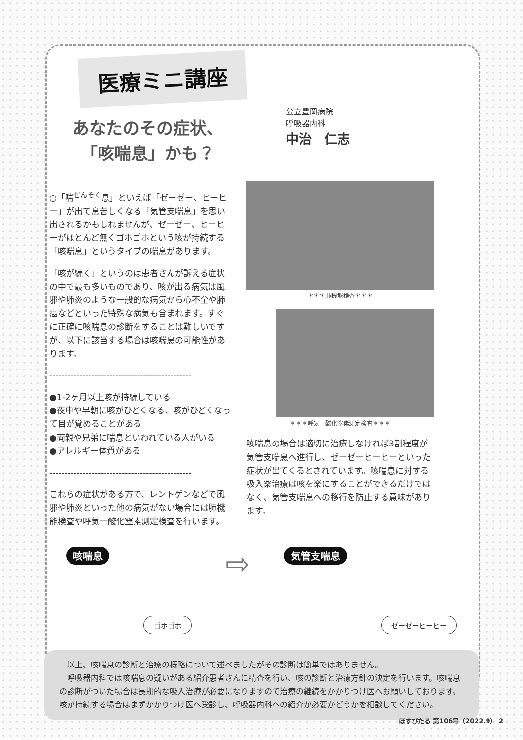医療ミニ講座
あなたのその症状、
「咳喘息」かも？
公立豊岡病院
呼吸器内科
中治　仁志
○「喘<sup>ぜんそく</sup>息」といえば「ゼーゼー、ヒーヒー」が出て息苦しくなる「気管支喘息」を思い出されるかもしれませんが、ゼーゼー、ヒーヒーがほとんど無くゴホゴホという咳が持続する「咳喘息」というタイプの喘息があります。
「咳が続く」というのは患者さんが訴える症状の中で最も多いものであり、咳が出る病気は風邪や肺炎のような一般的な病気から心不全や肺癌などといった特殊な病気も含まれます。すぐに正確に咳喘息の診断をすることは難しいですが、以下に該当する場合は咳喘息の可能性があります。
-----------------------------------------------
●1-2ヶ月以上咳が持続している
●夜中や早朝に咳がひどくなる、咳がひどくなって目が覚めることがある
●両親や兄弟に喘息といわれている人がいる
●アレルギー体質がある
-----------------------------------------------
これらの症状がある方で、レントゲンなどで風邪や肺炎といった他の病気がない場合には肺機能検査や呼気一酸化窒素測定検査を行います。
＊＊＊肺機能検査＊＊＊
＊＊＊呼気一酸化窒素測定検査＊＊＊
咳喘息の場合は適切に治療しなければ3割程度が気管支喘息へ進行し、ゼーゼーヒーヒーといった症状が出てくるとされています。咳喘息に対する吸入薬治療は咳を楽にすることができるだけではなく、気管支喘息への移行を防止する意味があります。
咳喘息 ゴホゴホ ⇨ 気管支喘息 ゼーゼーヒーヒー
　以上、咳喘息の診断と治療の概略について述べましたがその診断は簡単ではありません。
　呼吸器内科では咳喘息の疑いがある紹介患者さんに精査を行い、咳の診断と治療方針の決定を行います。咳喘息の診断がついた場合は長期的な吸入治療が必要になりますので治療の継続をかかりつけ医へお願いしております。咳が持続する場合はまずかかりつけ医へ受診し、呼吸器内科への紹介が必要かどうかを相談してください。
ほすぴたる 第106号（2022.9） 2